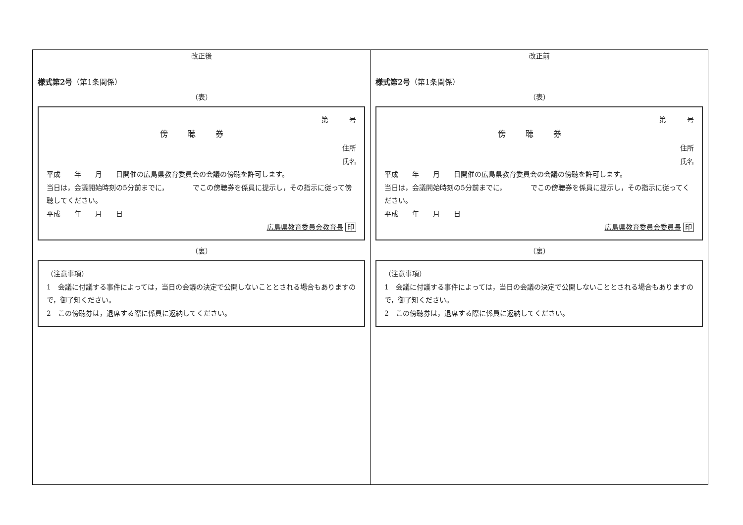| 改正後 | 改正前 |
| --- | --- |
| 様式第2号 （第1条関係） （表） 第 号 傍聴券 住所 氏名 平成 年 月 日開催の広島県教育委員会の会議の傍聴を許可します。 当日は，会議開始時刻の5分前までに， でこの傍聴券を係員に提示し，その指示に従って傍聴してください。 平成 年 月 日 広島県教育委員会教育長 印 （裏） （注意事項） 1 会議に付議する事件によっては，当日の会議の決定で公開しないこととされる場合もありますので，御了知ください。 2 この傍聴券は，退席する際に係員に返納してください。 | 様式第2号 （第1条関係） （表） 第 号 傍聴券 住所 氏名 平成 年 月 日開催の広島県教育委員会の会議の傍聴を許可します。 当日は，会議開始時刻の5分前までに， でこの傍聴券を係員に提示し，その指示に従ってください。 平成 年 月 日 広島県教育委員会委員長 印 （裏） （注意事項） 1 会議に付議する事件によっては，当日の会議の決定で公開しないこととされる場合もありますので，御了知ください。 2 この傍聴券は，退席する際に係員に返納してください。 |